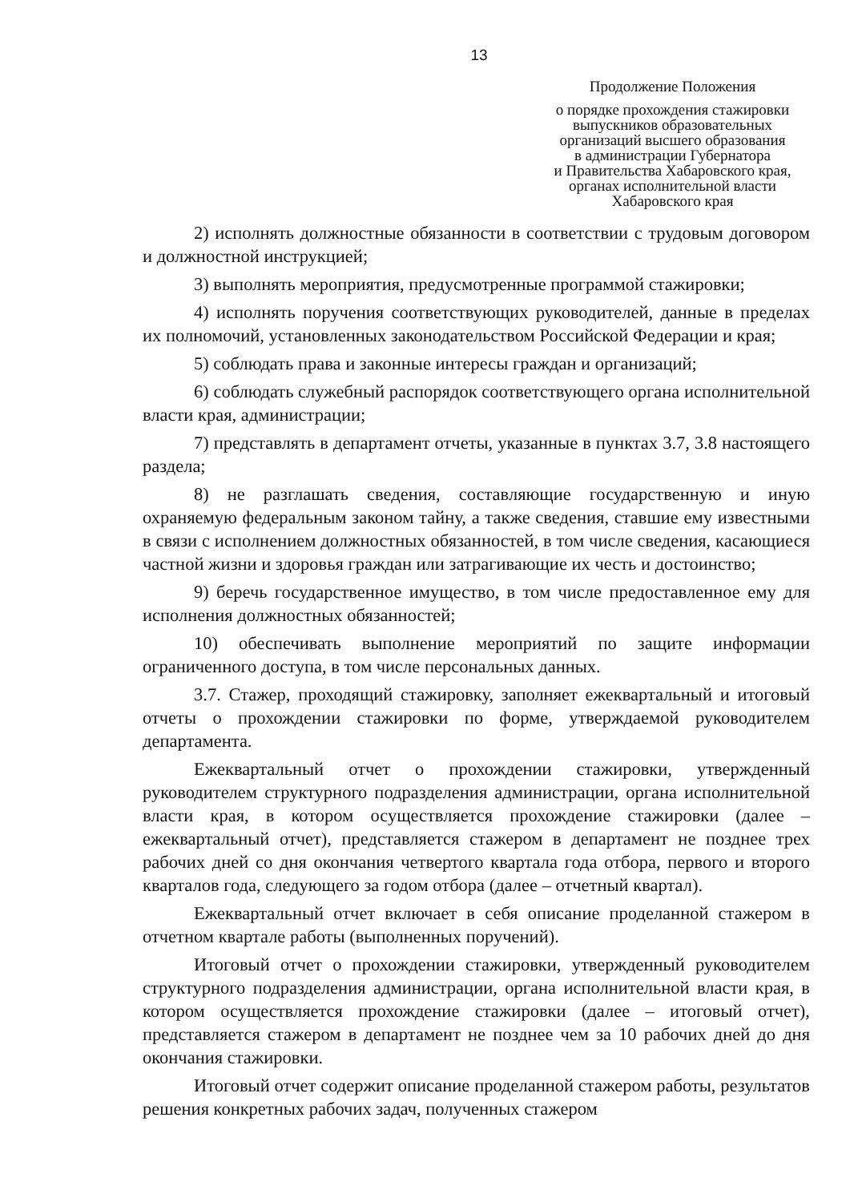13
Продолжение Положения
о порядке прохождения стажировки
выпускников образовательных
организаций высшего образования
в администрации Губернатора
и Правительства Хабаровского края,
органах исполнительной власти
Хабаровского края
2) исполнять должностные обязанности в соответствии с трудовым договором и должностной инструкцией;
3) выполнять мероприятия, предусмотренные программой стажировки;
4) исполнять поручения соответствующих руководителей, данные в пределах их полномочий, установленных законодательством Российской Федерации и края;
5) соблюдать права и законные интересы граждан и организаций;
6) соблюдать служебный распорядок соответствующего органа исполнительной власти края, администрации;
7) представлять в департамент отчеты, указанные в пунктах 3.7, 3.8 настоящего раздела;
8) не разглашать сведения, составляющие государственную и иную охраняемую федеральным законом тайну, а также сведения, ставшие ему известными в связи с исполнением должностных обязанностей, в том числе сведения, касающиеся частной жизни и здоровья граждан или затрагивающие их честь и достоинство;
9) беречь государственное имущество, в том числе предоставленное ему для исполнения должностных обязанностей;
10) обеспечивать выполнение мероприятий по защите информации ограниченного доступа, в том числе персональных данных.
3.7. Стажер, проходящий стажировку, заполняет ежеквартальный и итоговый отчеты о прохождении стажировки по форме, утверждаемой руководителем департамента.
Ежеквартальный отчет о прохождении стажировки, утвержденный руководителем структурного подразделения администрации, органа исполнительной власти края, в котором осуществляется прохождение стажировки (далее – ежеквартальный отчет), представляется стажером в департамент не позднее трех рабочих дней со дня окончания четвертого квартала года отбора, первого и второго кварталов года, следующего за годом отбора (далее – отчетный квартал).
Ежеквартальный отчет включает в себя описание проделанной стажером в отчетном квартале работы (выполненных поручений).
Итоговый отчет о прохождении стажировки, утвержденный руководителем структурного подразделения администрации, органа исполнительной власти края, в котором осуществляется прохождение стажировки (далее – итоговый отчет), представляется стажером в департамент не позднее чем за 10 рабочих дней до дня окончания стажировки.
Итоговый отчет содержит описание проделанной стажером работы, результатов решения конкретных рабочих задач, полученных стажером